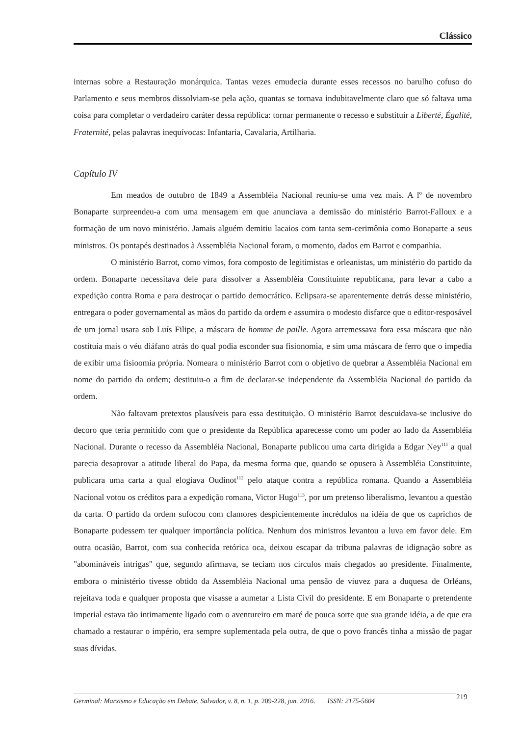Clássico
internas sobre a Restauração monárquica. Tantas vezes emudecia durante esses recessos no barulho cofuso do Parlamento e seus membros dissolviam-se pela ação, quantas se tornava indubitavelmente claro que só faltava uma coisa para completar o verdadeiro caráter dessa república: tornar permanente o recesso e substituir a Liberté, Égalité, Fraternité, pelas palavras inequívocas: Infantaria, Cavalaria, Artilharia.
Capítulo IV
Em meados de outubro de 1849 a Assembléia Nacional reuniu-se uma vez mais. A lº de novembro Bonaparte surpreendeu-a com uma mensagem em que anunciava a demissão do ministério Barrot-Falloux e a formação de um novo ministério. Jamais alguém demitiu lacaios com tanta sem-cerimônia como Bonaparte a seus ministros. Os pontapés destinados à Assembléia Nacional foram, o momento, dados em Barrot e companhia.
O ministério Barrot, como vimos, fora composto de legitimistas e orleanistas, um ministério do partido da ordem. Bonaparte necessitava dele para dissolver a Assembléia Constituinte republicana, para levar a cabo a expedição contra Roma e para destroçar o partido democrático. Eclipsara-se aparentemente detrás desse ministério, entregara o poder governamental as mãos do partido da ordem e assumira o modesto disfarce que o editor-resposável de um jornal usara sob Luís Filipe, a máscara de homme de paille. Agora arremessava fora essa máscara que não costituía mais o véu diáfano atrás do qual podia esconder sua fisionomia, e sim uma máscara de ferro que o impedia de exibir uma fisioomia própria. Nomeara o ministério Barrot com o objetivo de quebrar a Assembléia Nacional em nome do partido da ordem; destituiu-o a fim de declarar-se independente da Assembléia Nacional do partido da ordem.
Não faltavam pretextos plausíveis para essa destituição. O ministério Barrot descuidava-se inclusive do decoro que teria permitido com que o presidente da República aparecesse como um poder ao lado da Assembléia Nacional. Durante o recesso da Assembléia Nacional, Bonaparte publicou uma carta dirigida a Edgar Ney<sup>111</sup> a qual parecia desaprovar a atitude liberal do Papa, da mesma forma que, quando se opusera à Assembléia Constituinte, publicara uma carta a qual elogiava Oudinot<sup>112</sup> pelo ataque contra a república romana. Quando a Assembléia Nacional votou os créditos para a expedição romana, Victor Hugo<sup>113</sup>, por um pretenso liberalismo, levantou a questão da carta. O partido da ordem sufocou com clamores despicientemente incrédulos na idéia de que os caprichos de Bonaparte pudessem ter qualquer importância política. Nenhum dos ministros levantou a luva em favor dele. Em outra ocasião, Barrot, com sua conhecida retórica oca, deixou escapar da tribuna palavras de idignação sobre as "abomináveis intrigas" que, segundo afirmava, se teciam nos círculos mais chegados ao presidente. Finalmente, embora o ministério tivesse obtido da Assembléia Nacional uma pensão de viuvez para a duquesa de Orléans, rejeitava toda e qualquer proposta que visasse a aumetar a Lista Civil do presidente. E em Bonaparte o pretendente imperial estava tão intimamente ligado com o aventureiro em maré de pouca sorte que sua grande idéia, a de que era chamado a restaurar o império, era sempre suplementada pela outra, de que o povo francês tinha a missão de pagar suas dívidas.
Germinal: Marxismo e Educação em Debate, Salvador, v. 8, n. 1, p. 209-228, jun. 2016. ISSN: 2175-5604
219